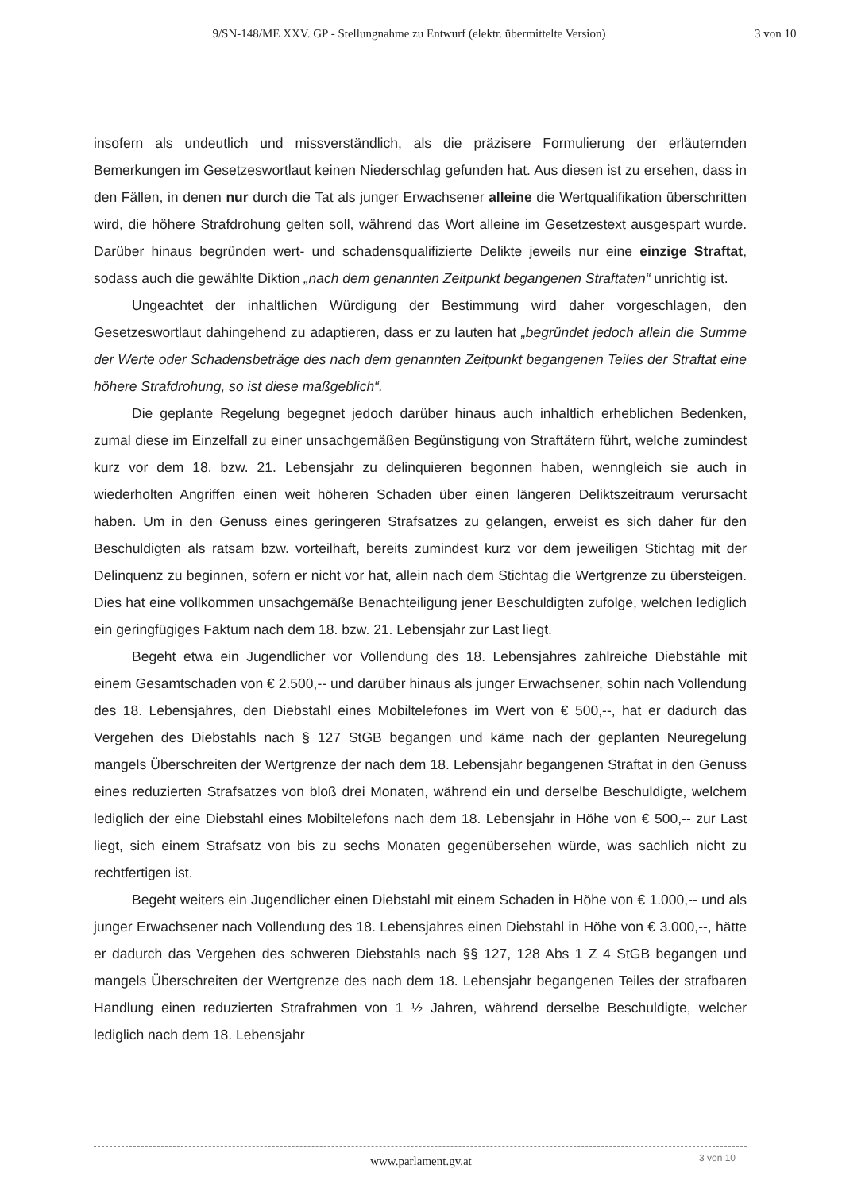9/SN-148/ME XXV. GP - Stellungnahme zu Entwurf (elektr. übermittelte Version)
3 von 10
insofern als undeutlich und missverständlich, als die präzisere Formulierung der erläuternden Bemerkungen im Gesetzeswortlaut keinen Niederschlag gefunden hat. Aus diesen ist zu ersehen, dass in den Fällen, in denen nur durch die Tat als junger Erwachsener alleine die Wertqualifikation überschritten wird, die höhere Strafdrohung gelten soll, während das Wort alleine im Gesetzestext ausgespart wurde. Darüber hinaus begründen wert- und schadensqualifizierte Delikte jeweils nur eine einzige Straftat, sodass auch die gewählte Diktion „nach dem genannten Zeitpunkt begangenen Straftaten“ unrichtig ist.
Ungeachtet der inhaltlichen Würdigung der Bestimmung wird daher vorgeschlagen, den Gesetzeswortlaut dahingehend zu adaptieren, dass er zu lauten hat „begründet jedoch allein die Summe der Werte oder Schadensbeträge des nach dem genannten Zeitpunkt begangenen Teiles der Straftat eine höhere Strafdrohung, so ist diese maßgeblich“.
Die geplante Regelung begegnet jedoch darüber hinaus auch inhaltlich erheblichen Bedenken, zumal diese im Einzelfall zu einer unsachgemäßen Begünstigung von Straftätern führt, welche zumindest kurz vor dem 18. bzw. 21. Lebensjahr zu delinquieren begonnen haben, wenngleich sie auch in wiederholten Angriffen einen weit höheren Schaden über einen längeren Deliktszeitraum verursacht haben. Um in den Genuss eines geringeren Strafsatzes zu gelangen, erweist es sich daher für den Beschuldigten als ratsam bzw. vorteilhaft, bereits zumindest kurz vor dem jeweiligen Stichtag mit der Delinquenz zu beginnen, sofern er nicht vor hat, allein nach dem Stichtag die Wertgrenze zu übersteigen. Dies hat eine vollkommen unsachgemäße Benachteiligung jener Beschuldigten zufolge, welchen lediglich ein geringfügiges Faktum nach dem 18. bzw. 21. Lebensjahr zur Last liegt.
Begeht etwa ein Jugendlicher vor Vollendung des 18. Lebensjahres zahlreiche Diebstähle mit einem Gesamtschaden von € 2.500,-- und darüber hinaus als junger Erwachsener, sohin nach Vollendung des 18. Lebensjahres, den Diebstahl eines Mobiltelefones im Wert von € 500,--, hat er dadurch das Vergehen des Diebstahls nach § 127 StGB begangen und käme nach der geplanten Neuregelung mangels Überschreiten der Wertgrenze der nach dem 18. Lebensjahr begangenen Straftat in den Genuss eines reduzierten Strafsatzes von bloß drei Monaten, während ein und derselbe Beschuldigte, welchem lediglich der eine Diebstahl eines Mobiltelefons nach dem 18. Lebensjahr in Höhe von € 500,-- zur Last liegt, sich einem Strafsatz von bis zu sechs Monaten gegenübersehen würde, was sachlich nicht zu rechtfertigen ist.
Begeht weiters ein Jugendlicher einen Diebstahl mit einem Schaden in Höhe von € 1.000,-- und als junger Erwachsener nach Vollendung des 18. Lebensjahres einen Diebstahl in Höhe von € 3.000,--, hätte er dadurch das Vergehen des schweren Diebstahls nach §§ 127, 128 Abs 1 Z 4 StGB begangen und mangels Überschreiten der Wertgrenze des nach dem 18. Lebensjahr begangenen Teiles der strafbaren Handlung einen reduzierten Strafrahmen von 1 ½ Jahren, während derselbe Beschuldigte, welcher lediglich nach dem 18. Lebensjahr
www.parlament.gv.at 3 von 10